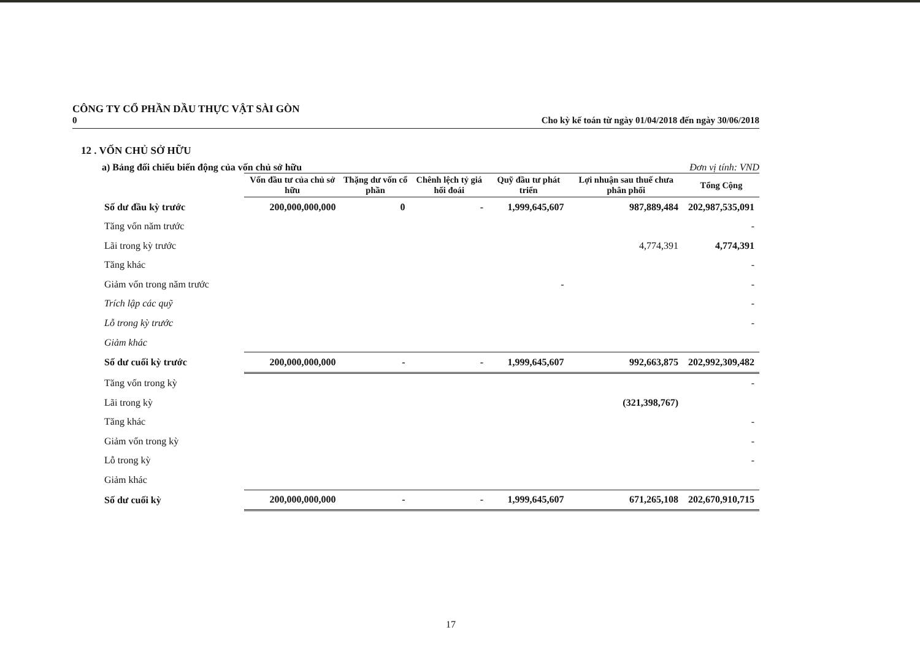CÔNG TY CỔ PHẦN DẦU THỰC VẬT SÀI GÒN
0 Cho kỳ kế toán từ ngày 01/04/2018 đến ngày 30/06/2018
12 . VỐN CHỦ SỞ HỮU
a) Bảng đối chiếu biến động của vốn chủ sở hữu Đơn vị tính: VND
| | Vốn đầu tư của chủ sở hữu | Thặng dư vốn cổ phần | Chênh lệch tỷ giá hối đoái | Quỹ đầu tư phát triển | Lợi nhuận sau thuế chưa phân phối | Tổng Cộng |
| --- | --- | --- | --- | --- | --- | --- |
| Số dư đầu kỳ trước | 200,000,000,000 | 0 | - | 1,999,645,607 | 987,889,484 | 202,987,535,091 |
| Tăng vốn năm trước | | | | | | - |
| Lãi trong kỳ trước | | | | | 4,774,391 | 4,774,391 |
| Tăng khác | | | | | | - |
| Giảm vốn trong năm trước | | | | - | | - |
| Trích lập các quỹ | | | | | | - |
| Lỗ trong kỳ trước | | | | | | - |
| Giảm khác | | | | | | |
| Số dư cuối kỳ trước | 200,000,000,000 | - | - | 1,999,645,607 | 992,663,875 | 202,992,309,482 |
| Tăng vốn trong kỳ | | | | | | - |
| Lãi trong kỳ | | | | | (321,398,767) | |
| Tăng khác | | | | | | - |
| Giảm vốn trong kỳ | | | | | | - |
| Lỗ trong kỳ | | | | | | - |
| Giảm khác | | | | | | |
| Số dư cuối kỳ | 200,000,000,000 | - | - | 1,999,645,607 | 671,265,108 | 202,670,910,715 |
17